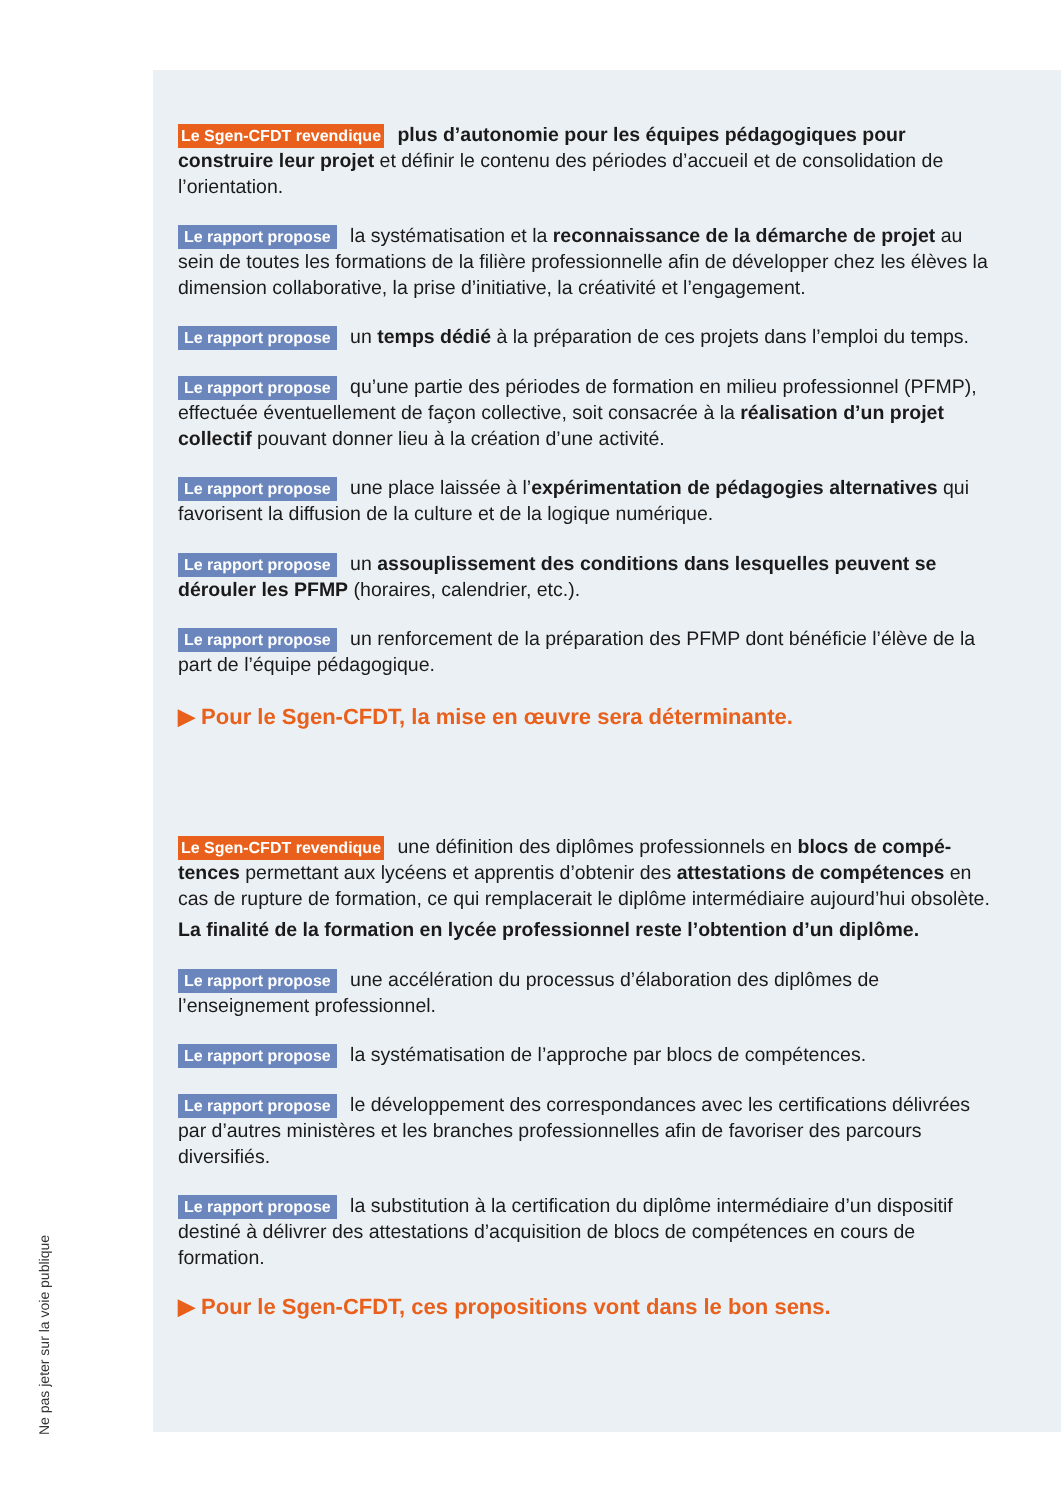Le Sgen-CFDT revendique plus d’autonomie pour les équipes pédagogiques pour construire leur projet et définir le contenu des périodes d’accueil et de consolidation de l’orientation.
Le rapport propose la systématisation et la reconnaissance de la démarche de projet au sein de toutes les formations de la filière professionnelle afin de développer chez les élèves la dimension collaborative, la prise d’initiative, la créativité et l’engagement.
Le rapport propose un temps dédié à la préparation de ces projets dans l’emploi du temps.
Le rapport propose qu’une partie des périodes de formation en milieu professionnel (PFMP), effectuée éventuellement de façon collective, soit consacrée à la réalisation d’un projet collectif pouvant donner lieu à la création d’une activité.
Le rapport propose une place laissée à l’expérimentation de pédagogies alternatives qui favorisent la diffusion de la culture et de la logique numérique.
Le rapport propose un assouplissement des conditions dans lesquelles peuvent se dérouler les PFMP (horaires, calendrier, etc.).
Le rapport propose un renforcement de la préparation des PFMP dont bénéficie l’élève de la part de l’équipe pédagogique.
▶ Pour le Sgen-CFDT, la mise en œuvre sera déterminante.
Le Sgen-CFDT revendique une définition des diplômes professionnels en blocs de compé-tences permettant aux lycéens et apprentis d’obtenir des attestations de compétences en cas de rupture de formation, ce qui remplacerait le diplôme intermédiaire aujourd’hui obsolète.
La finalité de la formation en lycée professionnel reste l’obtention d’un diplôme.
Le rapport propose une accélération du processus d’élaboration des diplômes de l’enseignement professionnel.
Le rapport propose la systématisation de l’approche par blocs de compétences.
Le rapport propose le développement des correspondances avec les certifications délivrées par d’autres ministères et les branches professionnelles afin de favoriser des parcours diversifiés.
Le rapport propose la substitution à la certification du diplôme intermédiaire d’un dispositif destiné à délivrer des attestations d’acquisition de blocs de compétences en cours de formation.
▶ Pour le Sgen-CFDT, ces propositions vont dans le bon sens.
Ne pas jeter sur la voie publique